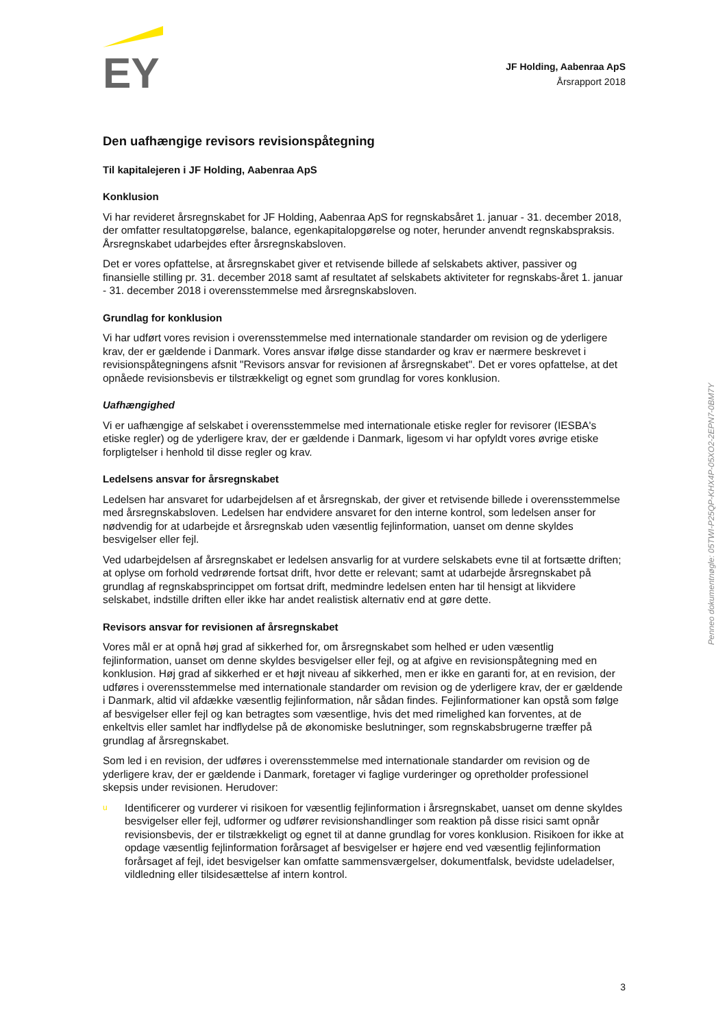EY
JF Holding, Aabenraa ApS
Årsrapport 2018
Den uafhængige revisors revisionspåtegning
Til kapitalejeren i JF Holding, Aabenraa ApS
Konklusion
Vi har revideret årsregnskabet for JF Holding, Aabenraa ApS for regnskabsåret 1. januar - 31. december 2018, der omfatter resultatopgørelse, balance, egenkapitalopgørelse og noter, herunder anvendt regnskabspraksis. Årsregnskabet udarbejdes efter årsregnskabsloven.
Det er vores opfattelse, at årsregnskabet giver et retvisende billede af selskabets aktiver, passiver og finansielle stilling pr. 31. december 2018 samt af resultatet af selskabets aktiviteter for regnskabs-året 1. januar - 31. december 2018 i overensstemmelse med årsregnskabsloven.
Grundlag for konklusion
Vi har udført vores revision i overensstemmelse med internationale standarder om revision og de yderligere krav, der er gældende i Danmark. Vores ansvar ifølge disse standarder og krav er nærmere beskrevet i revisionspåtegningens afsnit "Revisors ansvar for revisionen af årsregnskabet". Det er vores opfattelse, at det opnåede revisionsbevis er tilstrækkeligt og egnet som grundlag for vores konklusion.
Uafhængighed
Vi er uafhængige af selskabet i overensstemmelse med internationale etiske regler for revisorer (IESBA's etiske regler) og de yderligere krav, der er gældende i Danmark, ligesom vi har opfyldt vores øvrige etiske forpligtelser i henhold til disse regler og krav.
Ledelsens ansvar for årsregnskabet
Ledelsen har ansvaret for udarbejdelsen af et årsregnskab, der giver et retvisende billede i overensstemmelse med årsregnskabsloven. Ledelsen har endvidere ansvaret for den interne kontrol, som ledelsen anser for nødvendig for at udarbejde et årsregnskab uden væsentlig fejlinformation, uanset om denne skyldes besvigelser eller fejl.
Ved udarbejdelsen af årsregnskabet er ledelsen ansvarlig for at vurdere selskabets evne til at fortsætte driften; at oplyse om forhold vedrørende fortsat drift, hvor dette er relevant; samt at udarbejde årsregnskabet på grundlag af regnskabsprincippet om fortsat drift, medmindre ledelsen enten har til hensigt at likvidere selskabet, indstille driften eller ikke har andet realistisk alternativ end at gøre dette.
Revisors ansvar for revisionen af årsregnskabet
Vores mål er at opnå høj grad af sikkerhed for, om årsregnskabet som helhed er uden væsentlig fejlinformation, uanset om denne skyldes besvigelser eller fejl, og at afgive en revisionspåtegning med en konklusion. Høj grad af sikkerhed er et højt niveau af sikkerhed, men er ikke en garanti for, at en revision, der udføres i overensstemmelse med internationale standarder om revision og de yderligere krav, der er gældende i Danmark, altid vil afdække væsentlig fejlinformation, når sådan findes. Fejlinformationer kan opstå som følge af besvigelser eller fejl og kan betragtes som væsentlige, hvis det med rimelighed kan forventes, at de enkeltvis eller samlet har indflydelse på de økonomiske beslutninger, som regnskabsbrugerne træffer på grundlag af årsregnskabet.
Som led i en revision, der udføres i overensstemmelse med internationale standarder om revision og de yderligere krav, der er gældende i Danmark, foretager vi faglige vurderinger og opretholder professionel skepsis under revisionen. Herudover:
u Identificerer og vurderer vi risikoen for væsentlig fejlinformation i årsregnskabet, uanset om denne skyldes besvigelser eller fejl, udformer og udfører revisionshandlinger som reaktion på disse risici samt opnår revisionsbevis, der er tilstrækkeligt og egnet til at danne grundlag for vores konklusion. Risikoen for ikke at opdage væsentlig fejlinformation forårsaget af besvigelser er højere end ved væsentlig fejlinformation forårsaget af fejl, idet besvigelser kan omfatte sammensværgelser, dokumentfalsk, bevidste udeladelser, vildledning eller tilsidesættelse af intern kontrol.
Penneo dokumentnøgle: 05TWI-P25QP-KHX4P-05XO2-2EPN7-0BM7Y
3